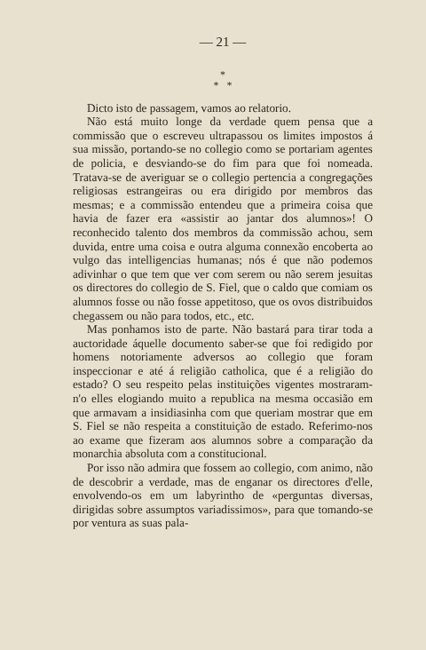— 21 —
*
* *
Dicto isto de passagem, vamos ao relatorio.
Não está muito longe da verdade quem pensa que a commissão que o escreveu ultrapassou os limites impostos á sua missão, portando-se no collegio como se portariam agentes de policia, e desviando-se do fim para que foi nomeada. Tratava-se de averiguar se o collegio pertencia a congregações religiosas estrangeiras ou era dirigido por membros das mesmas; e a commissão entendeu que a primeira coisa que havia de fazer era «assistir ao jantar dos alumnos»! O reconhecido talento dos membros da commissão achou, sem duvida, entre uma coisa e outra alguma connexão encoberta ao vulgo das intelligencias humanas; nós é que não podemos adivinhar o que tem que ver com serem ou não serem jesuitas os directores do collegio de S. Fiel, que o caldo que comiam os alumnos fosse ou não fosse appetitoso, que os ovos distribuidos chegassem ou não para todos, etc., etc.
Mas ponhamos isto de parte. Não bastará para tirar toda a auctoridade áquelle documento saber-se que foi redigido por homens notoriamente adversos ao collegio que foram inspeccionar e até á religião catholica, que é a religião do estado? O seu respeito pelas instituições vigentes mostraram-n'o elles elogiando muito a republica na mesma occasião em que armavam a insidiasinha com que queriam mostrar que em S. Fiel se não respeita a constituição de estado. Referimo-nos ao exame que fizeram aos alumnos sobre a comparação da monarchia absoluta com a constitucional.
Por isso não admira que fossem ao collegio, com animo, não de descobrir a verdade, mas de enganar os directores d'elle, envolvendo-os em um labyrintho de «perguntas diversas, dirigidas sobre assumptos variadissimos», para que tomando-se por ventura as suas pala-